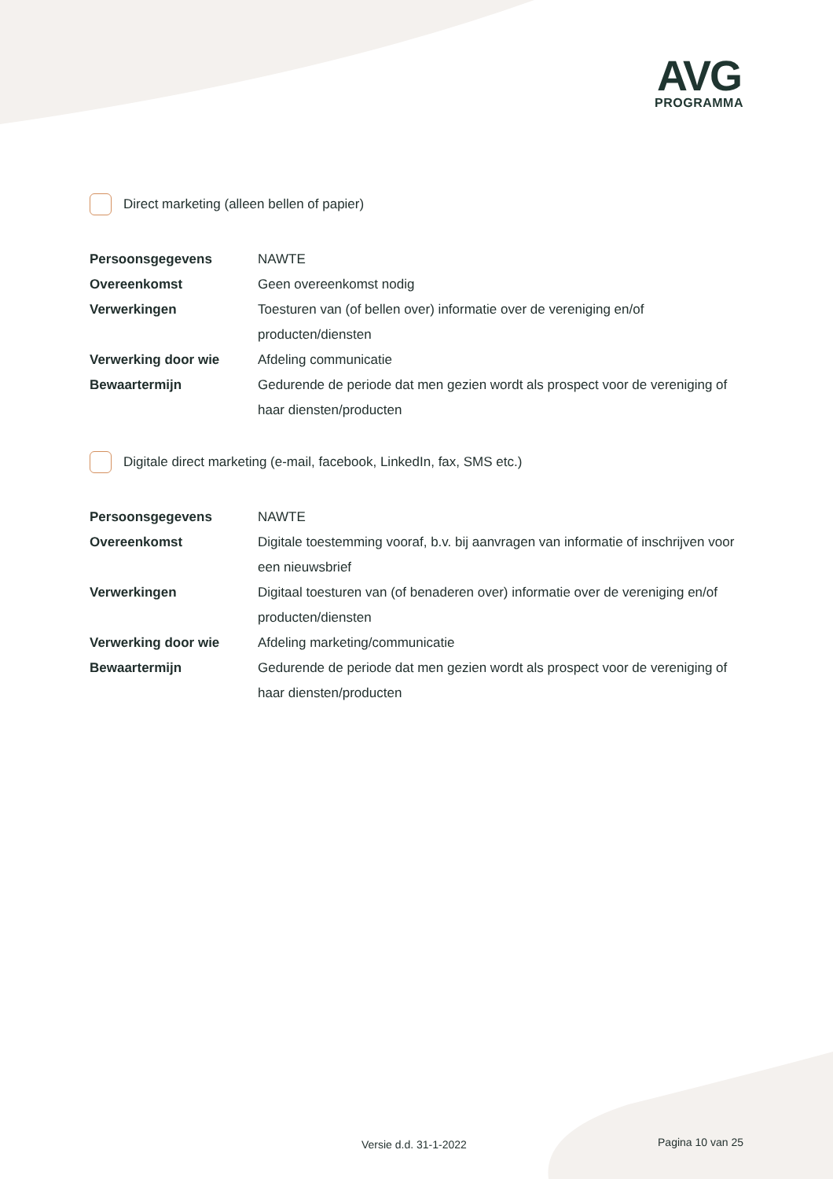AVG
PROGRAMMA
Direct marketing (alleen bellen of papier)
| Persoonsgegevens | NAWTE |
| Overeenkomst | Geen overeenkomst nodig |
| Verwerkingen | Toesturen van (of bellen over) informatie over de vereniging en/of producten/diensten |
| Verwerking door wie | Afdeling communicatie |
| Bewaartermijn | Gedurende de periode dat men gezien wordt als prospect voor de vereniging of haar diensten/producten |
Digitale direct marketing (e-mail, facebook, LinkedIn, fax, SMS etc.)
| Persoonsgegevens | NAWTE |
| Overeenkomst | Digitale toestemming vooraf, b.v. bij aanvragen van informatie of inschrijven voor een nieuwsbrief |
| Verwerkingen | Digitaal toesturen van (of benaderen over) informatie over de vereniging en/of producten/diensten |
| Verwerking door wie | Afdeling marketing/communicatie |
| Bewaartermijn | Gedurende de periode dat men gezien wordt als prospect voor de vereniging of haar diensten/producten |
Versie d.d. 31-1-2022 Pagina 10 van 25